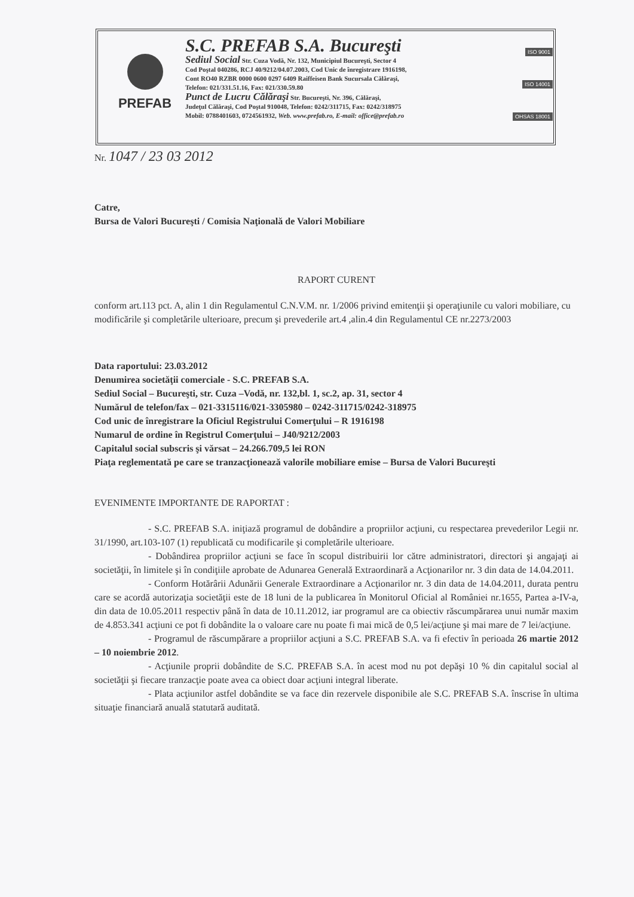PREFAB
S.C. PREFAB S.A. Bucureşti
Sediul Social Str. Cuza Vodă, Nr. 132, Municipiul Bucureşti, Sector 4
Cod Poştal 040286, RCJ 40/9212/04.07.2003, Cod Unic de înregistrare 1916198,
Cont RO40 RZBR 0000 0600 0297 6409 Raiffeisen Bank Sucursala Călăraşi,
Telefon: 021/331.51.16, Fax: 021/330.59.80
Punct de Lucru Călăraşi Str. Bucureşti, Nr. 396, Călăraşi,
Judeţul Călăraşi, Cod Poştal 910048, Telefon: 0242/311715, Fax: 0242/318975
Mobil: 0788401603, 0724561932, Web. www.prefab.ro, E-mail: office@prefab.ro
ISO 9001
ISO 14001
OHSAS 18001
Nr. 1047 / 23 03 2012
Catre,
Bursa de Valori Bucureşti / Comisia Naţională de Valori Mobiliare
RAPORT CURENT
conform art.113 pct. A, alin 1 din Regulamentul C.N.V.M. nr. 1/2006 privind emitenţii şi operaţiunile cu valori mobiliare, cu modificările şi completările ulterioare, precum şi prevederile art.4 ,alin.4 din Regulamentul CE nr.2273/2003
Data raportului: 23.03.2012
Denumirea societăţii comerciale - S.C. PREFAB S.A.
Sediul Social – Bucureşti, str. Cuza –Vodă, nr. 132,bl. 1, sc.2, ap. 31, sector 4
Numărul de telefon/fax – 021-3315116/021-3305980 – 0242-311715/0242-318975
Cod unic de înregistrare la Oficiul Registrului Comerţului – R 1916198
Numarul de ordine în Registrul Comerţului – J40/9212/2003
Capitalul social subscris şi vărsat – 24.266.709,5 lei RON
Piaţa reglementată pe care se tranzacţionează valorile mobiliare emise – Bursa de Valori Bucureşti
EVENIMENTE IMPORTANTE DE RAPORTAT :
- S.C. PREFAB S.A. iniţiază programul de dobândire a propriilor acţiuni, cu respectarea prevederilor Legii nr. 31/1990, art.103-107 (1) republicată cu modificarile şi completările ulterioare.
- Dobândirea propriilor acţiuni se face în scopul distribuirii lor către administratori, directori şi angajaţi ai societăţii, în limitele şi în condiţiile aprobate de Adunarea Generală Extraordinară a Acţionarilor nr. 3 din data de 14.04.2011.
- Conform Hotărârii Adunării Generale Extraordinare a Acţionarilor nr. 3 din data de 14.04.2011, durata pentru care se acordă autorizaţia societăţii este de 18 luni de la publicarea în Monitorul Oficial al României nr.1655, Partea a-IV-a, din data de 10.05.2011 respectiv până în data de 10.11.2012, iar programul are ca obiectiv răscumpărarea unui număr maxim de 4.853.341 acţiuni ce pot fi dobândite la o valoare care nu poate fi mai mică de 0,5 lei/acţiune şi mai mare de 7 lei/acţiune.
- Programul de răscumpărare a propriilor acţiuni a S.C. PREFAB S.A. va fi efectiv în perioada 26 martie 2012 – 10 noiembrie 2012.
- Acţiunile proprii dobândite de S.C. PREFAB S.A. în acest mod nu pot depăşi 10 % din capitalul social al societăţii şi fiecare tranzacţie poate avea ca obiect doar acţiuni integral liberate.
- Plata acţiunilor astfel dobândite se va face din rezervele disponibile ale S.C. PREFAB S.A. înscrise în ultima situaţie financiară anuală statutară auditată.